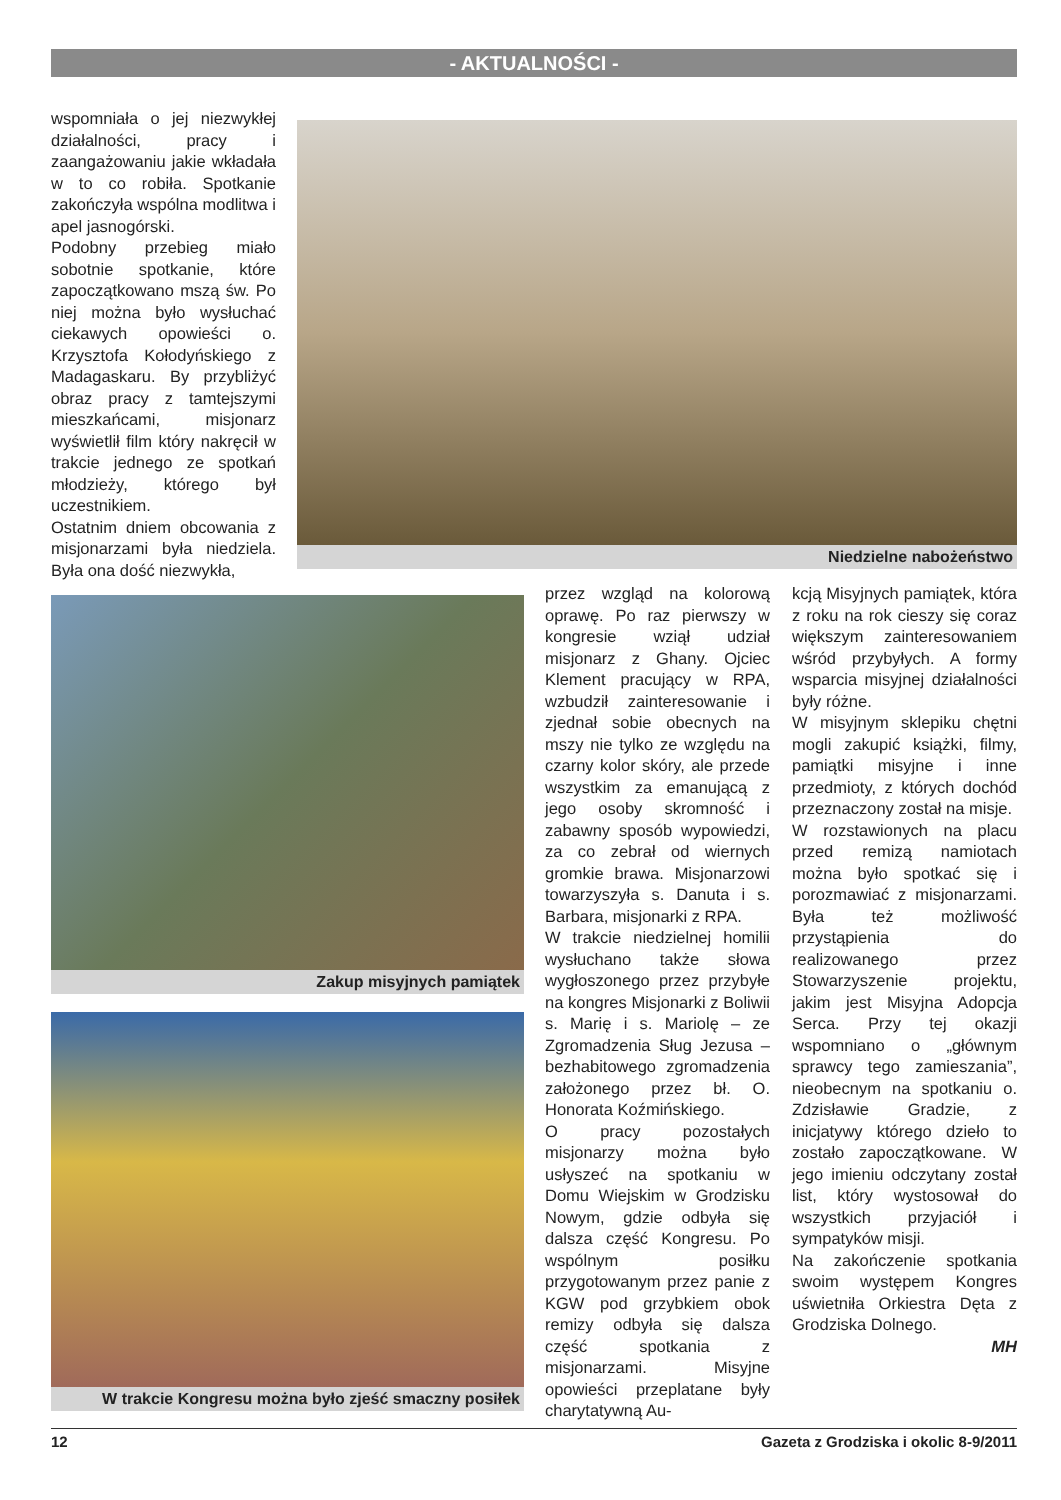- AKTUALNOŚCI -
wspomniała o jej niezwykłej działalności, pracy i zaangażowaniu jakie wkładała w to co robiła. Spotkanie zakończyła wspólna modlitwa i apel jasnogórski.
Podobny przebieg miało sobotnie spotkanie, które zapoczątkowano mszą św. Po niej można było wysłuchać ciekawych opowieści o. Krzysztofa Kołodyńskiego z Madagaskaru. By przybliżyć obraz pracy z tamtejszymi mieszkańcami, misjonarz wyświetlił film który nakręcił w trakcie jednego ze spotkań młodzieży, którego był uczestnikiem.
Ostatnim dniem obcowania z misjonarzami była niedziela. Była ona dość niezwykła,
Niedzielne nabożeństwo
Zakup misyjnych pamiątek
W trakcie Kongresu można było zjeść smaczny posiłek
przez wzgląd na kolorową oprawę. Po raz pierwszy w kongresie wziął udział misjonarz z Ghany. Ojciec Klement pracujący w RPA, wzbudził zainteresowanie i zjednał sobie obecnych na mszy nie tylko ze względu na czarny kolor skóry, ale przede wszystkim za emanującą z jego osoby skromność i zabawny sposób wypowiedzi, za co zebrał od wiernych gromkie brawa. Misjonarzowi towarzyszyła s. Danuta i s. Barbara, misjonarki z RPA.
W trakcie niedzielnej homilii wysłuchano także słowa wygłoszonego przez przybyłe na kongres Misjonarki z Boliwii s. Marię i s. Mariolę – ze Zgromadzenia Sług Jezusa – bezhabitowego zgromadzenia założonego przez bł. O. Honorata Koźmińskiego.
O pracy pozostałych misjonarzy można było usłyszeć na spotkaniu w Domu Wiejskim w Grodzisku Nowym, gdzie odbyła się dalsza część Kongresu. Po wspólnym posiłku przygotowanym przez panie z KGW pod grzybkiem obok remizy odbyła się dalsza część spotkania z misjonarzami. Misyjne opowieści przeplatane były charytatywną Au-
kcją Misyjnych pamiątek, która z roku na rok cieszy się coraz większym zainteresowaniem wśród przybyłych. A formy wsparcia misyjnej działalności były różne.
W misyjnym sklepiku chętni mogli zakupić książki, filmy, pamiątki misyjne i inne przedmioty, z których dochód przeznaczony został na misje.
W rozstawionych na placu przed remizą namiotach można było spotkać się i porozmawiać z misjonarzami. Była też możliwość przystąpienia do realizowanego przez Stowarzyszenie projektu, jakim jest Misyjna Adopcja Serca. Przy tej okazji wspomniano o „głównym sprawcy tego zamieszania”, nieobecnym na spotkaniu o. Zdzisławie Gradzie, z inicjatywy którego dzieło to zostało zapoczątkowane. W jego imieniu odczytany został list, który wystosował do wszystkich przyjaciół i sympatyków misji.
Na zakończenie spotkania swoim występem Kongres uświetniła Orkiestra Dęta z Grodziska Dolnego.
MH
12 Gazeta z Grodziska i okolic 8-9/2011